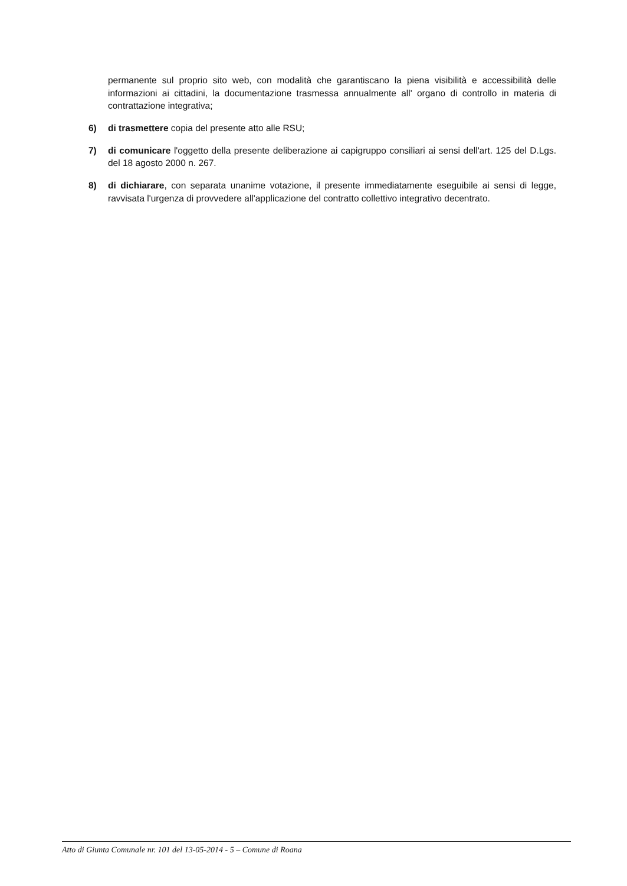permanente sul proprio sito web, con modalità che garantiscano la piena visibilità e accessibilità delle informazioni ai cittadini, la documentazione trasmessa annualmente all' organo di controllo in materia di contrattazione integrativa;
6) di trasmettere copia del presente atto alle RSU;
7) di comunicare l'oggetto della presente deliberazione ai capigruppo consiliari ai sensi dell'art. 125 del D.Lgs. del 18 agosto 2000 n. 267.
8) di dichiarare, con separata unanime votazione, il presente immediatamente eseguibile ai sensi di legge, ravvisata l'urgenza di provvedere all'applicazione del contratto collettivo integrativo decentrato.
Atto di Giunta Comunale nr. 101 del 13-05-2014 - 5 – Comune di Roana